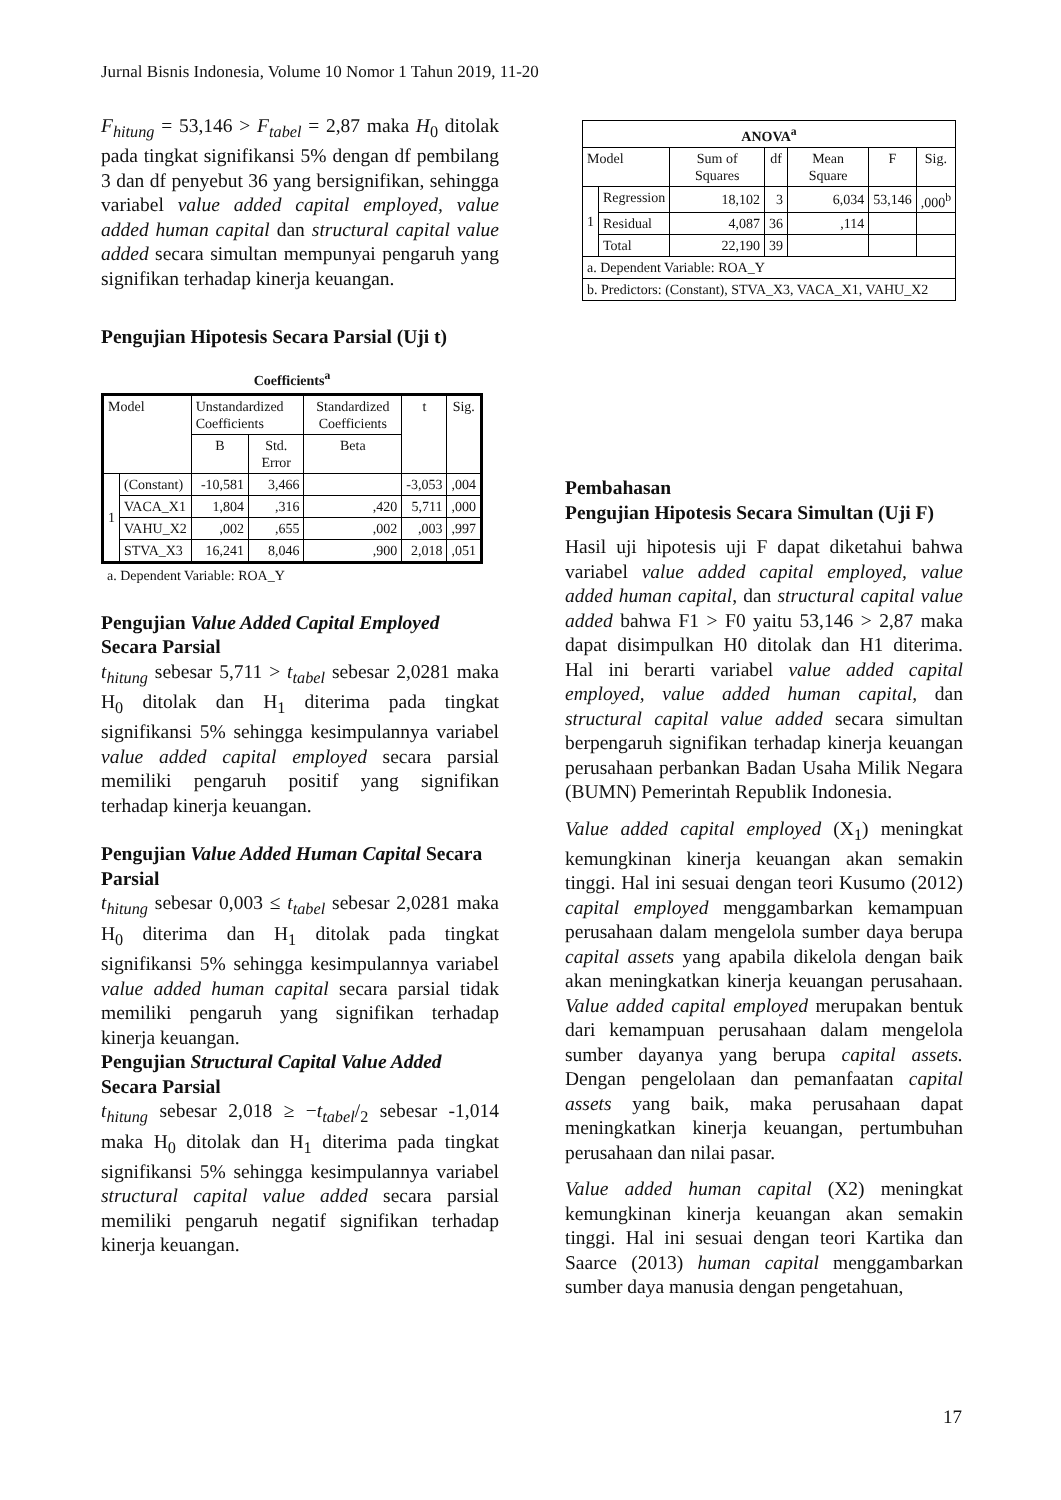Jurnal Bisnis Indonesia, Volume 10 Nomor 1 Tahun 2019, 11-20
F<sub>hitung</sub> = 53,146 > F<sub>tabel</sub> = 2,87 maka H<sub>0</sub> ditolak pada tingkat signifikansi 5% dengan df pembilang 3 dan df penyebut 36 yang bersignifikan, sehingga variabel value added capital employed, value added human capital dan structural capital value added secara simultan mempunyai pengaruh yang signifikan terhadap kinerja keuangan.
Pengujian Hipotesis Secara Parsial (Uji t)
Coefficients<sup>a</sup>
| Model | | Unstandardized Coefficients | | Standardized Coefficients | t | Sig. |
| | | B | Std. Error | Beta | | |
| 1 | (Constant) | -10,581 | 3,466 | | -3,053 | ,004 |
| | VACA_X1 | 1,804 | ,316 | ,420 | 5,711 | ,000 |
| | VAHU_X2 | ,002 | ,655 | ,002 | ,003 | ,997 |
| | STVA_X3 | 16,241 | 8,046 | ,900 | 2,018 | ,051 |
a. Dependent Variable: ROA_Y
Pengujian Value Added Capital Employed Secara Parsial
t<sub>hitung</sub> sebesar 5,711 > t<sub>tabel</sub> sebesar 2,0281 maka H<sub>0</sub> ditolak dan H<sub>1</sub> diterima pada tingkat signifikansi 5% sehingga kesimpulannya variabel value added capital employed secara parsial memiliki pengaruh positif yang signifikan terhadap kinerja keuangan.
Pengujian Value Added Human Capital Secara Parsial
t<sub>hitung</sub> sebesar 0,003 ≤ t<sub>tabel</sub> sebesar 2,0281 maka H<sub>0</sub> diterima dan H<sub>1</sub> ditolak pada tingkat signifikansi 5% sehingga kesimpulannya variabel value added human capital secara parsial tidak memiliki pengaruh yang signifikan terhadap kinerja keuangan.
Pengujian Structural Capital Value Added Secara Parsial
t<sub>hitung</sub> sebesar 2,018 ≥ −t<sub>tabel</sub>/<sub>2</sub> sebesar -1,014 maka H<sub>0</sub> ditolak dan H<sub>1</sub> diterima pada tingkat signifikansi 5% sehingga kesimpulannya variabel structural capital value added secara parsial memiliki pengaruh negatif signifikan terhadap kinerja keuangan.
| ANOVA<sup>a</sup> | | | | | | |
| Model | | Sum of Squares | df | Mean Square | F | Sig. |
| 1 | Regression | 18,102 | 3 | 6,034 | 53,146 | ,000<sup>b</sup> |
| | Residual | 4,087 | 36 | ,114 | | |
| | Total | 22,190 | 39 | | | |
| a. Dependent Variable: ROA_Y | | | | | | |
| b. Predictors: (Constant), STVA_X3, VACA_X1, VAHU_X2 | | | | | | |
Pembahasan
Pengujian Hipotesis Secara Simultan (Uji F)
Hasil uji hipotesis uji F dapat diketahui bahwa variabel value added capital employed, value added human capital, dan structural capital value added bahwa F1 > F0 yaitu 53,146 > 2,87 maka dapat disimpulkan H0 ditolak dan H1 diterima. Hal ini berarti variabel value added capital employed, value added human capital, dan structural capital value added secara simultan berpengaruh signifikan terhadap kinerja keuangan perusahaan perbankan Badan Usaha Milik Negara (BUMN) Pemerintah Republik Indonesia.
Value added capital employed (X<sub>1</sub>) meningkat kemungkinan kinerja keuangan akan semakin tinggi. Hal ini sesuai dengan teori Kusumo (2012) capital employed menggambarkan kemampuan perusahaan dalam mengelola sumber daya berupa capital assets yang apabila dikelola dengan baik akan meningkatkan kinerja keuangan perusahaan. Value added capital employed merupakan bentuk dari kemampuan perusahaan dalam mengelola sumber dayanya yang berupa capital assets. Dengan pengelolaan dan pemanfaatan capital assets yang baik, maka perusahaan dapat meningkatkan kinerja keuangan, pertumbuhan perusahaan dan nilai pasar.
Value added human capital (X2) meningkat kemungkinan kinerja keuangan akan semakin tinggi. Hal ini sesuai dengan teori Kartika dan Saarce (2013) human capital menggambarkan sumber daya manusia dengan pengetahuan,
17